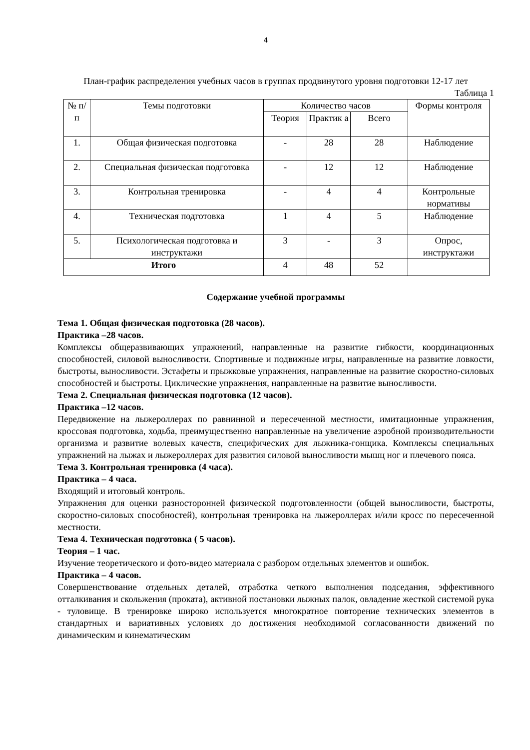4
План-график распределения учебных часов в группах продвинутого уровня подготовки 12-17 лет
Таблица 1
| № п/п | Темы подготовки | Количество часов | | | Формы контроля |
| --- | --- | --- | --- | --- | --- |
| | | Теория | Практик а | Всего | |
| 1. | Общая физическая подготовка | - | 28 | 28 | Наблюдение |
| 2. | Специальная физическая подготовка | - | 12 | 12 | Наблюдение |
| 3. | Контрольная тренировка | - | 4 | 4 | Контрольные нормативы |
| 4. | Техническая подготовка | 1 | 4 | 5 | Наблюдение |
| 5. | Психологическая подготовка и инструктажи | 3 | - | 3 | Опрос, инструктажи |
| Итого | | 4 | 48 | 52 | |
Содержание учебной программы
Тема 1. Общая физическая подготовка (28 часов).
Практика –28 часов.
Комплексы общеразвивающих упражнений, направленные на развитие гибкости, координационных способностей, силовой выносливости. Спортивные и подвижные игры, направленные на развитие ловкости, быстроты, выносливости. Эстафеты и прыжковые упражнения, направленные на развитие скоростно-силовых способностей и быстроты. Циклические упражнения, направленные на развитие выносливости.
Тема 2. Специальная физическая подготовка (12 часов).
Практика –12 часов.
Передвижение на лыжероллерах по равнинной и пересеченной местности, имитационные упражнения, кроссовая подготовка, ходьба, преимущественно направленные на увеличение аэробной производительности организма и развитие волевых качеств, специфических для лыжника-гонщика. Комплексы специальных упражнений на лыжах и лыжероллерах для развития силовой выносливости мышц ног и плечевого пояса.
Тема 3. Контрольная тренировка (4 часа).
Практика – 4 часа.
Входящий и итоговый контроль.
Упражнения для оценки разносторонней физической подготовленности (общей выносливости, быстроты, скоростно-силовых способностей), контрольная тренировка на лыжероллерах и/или кросс по пересеченной местности.
Тема 4. Техническая подготовка ( 5 часов).
Теория – 1 час.
Изучение теоретического и фото-видео материала с разбором отдельных элементов и ошибок.
Практика – 4 часов.
Совершенствование отдельных деталей, отработка четкого выполнения подседания, эффективного отталкивания и скольжения (проката), активной постановки лыжных палок, овладение жесткой системой рука - туловище. В тренировке широко используется многократное повторение технических элементов в стандартных и вариативных условиях до достижения необходимой согласованности движений по динамическим и кинематическим